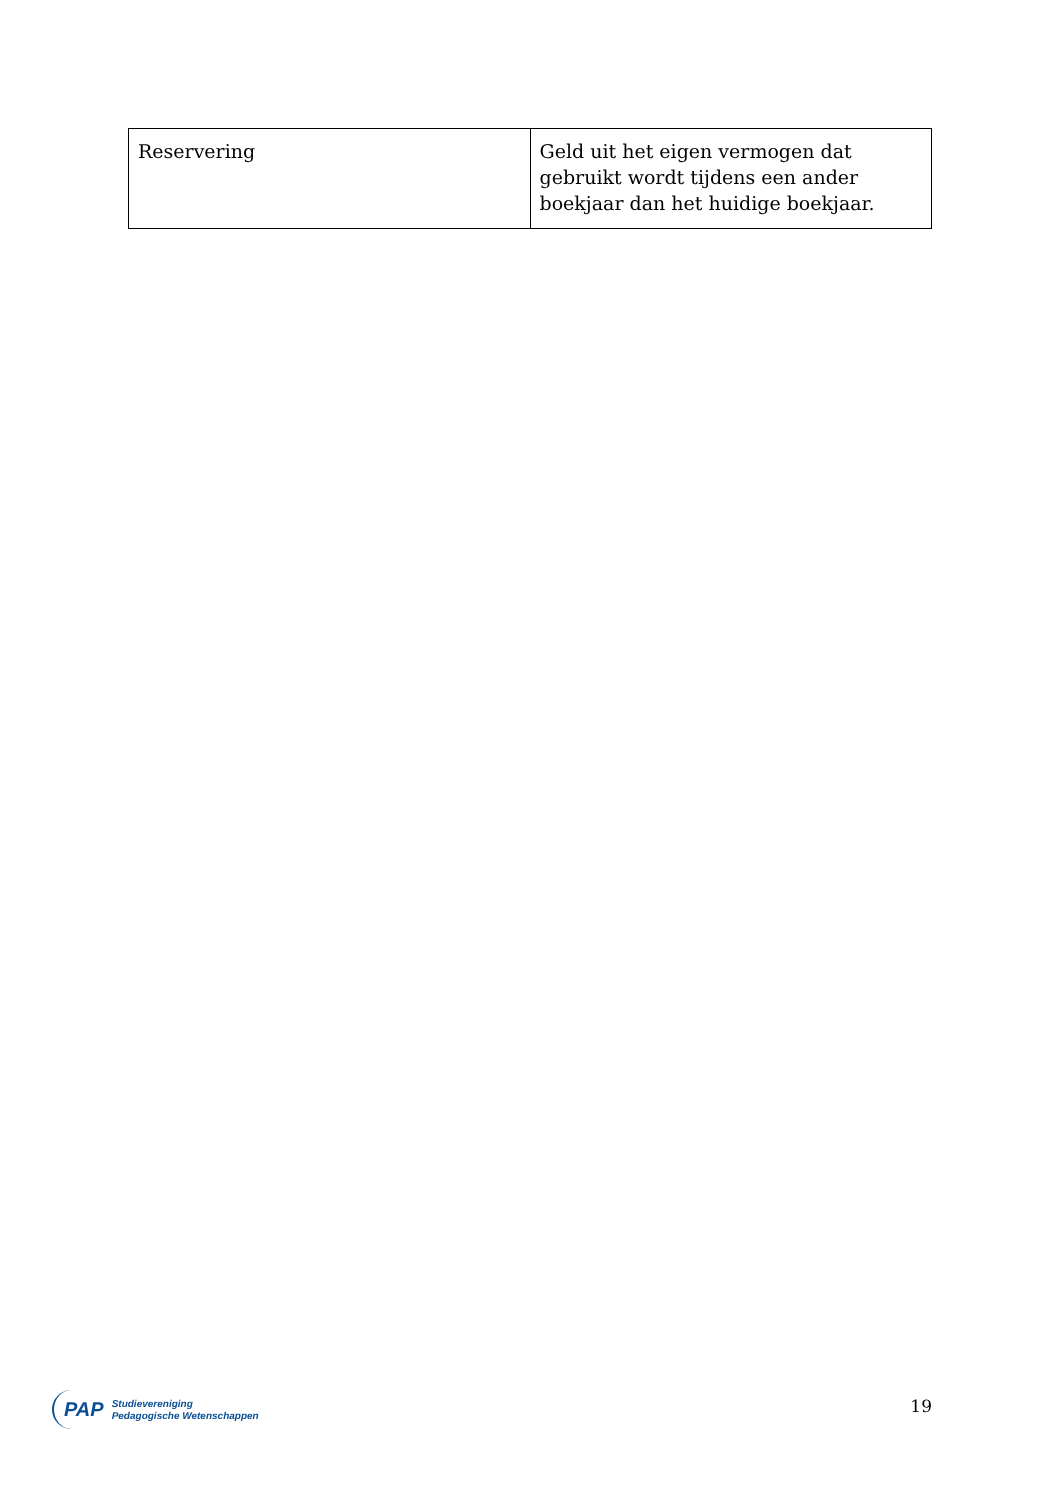| Reservering | Geld uit het eigen vermogen dat gebruikt wordt tijdens een ander boekjaar dan het huidige boekjaar. |
PAP Studievereniging
Pedagogische Wetenschappen
19